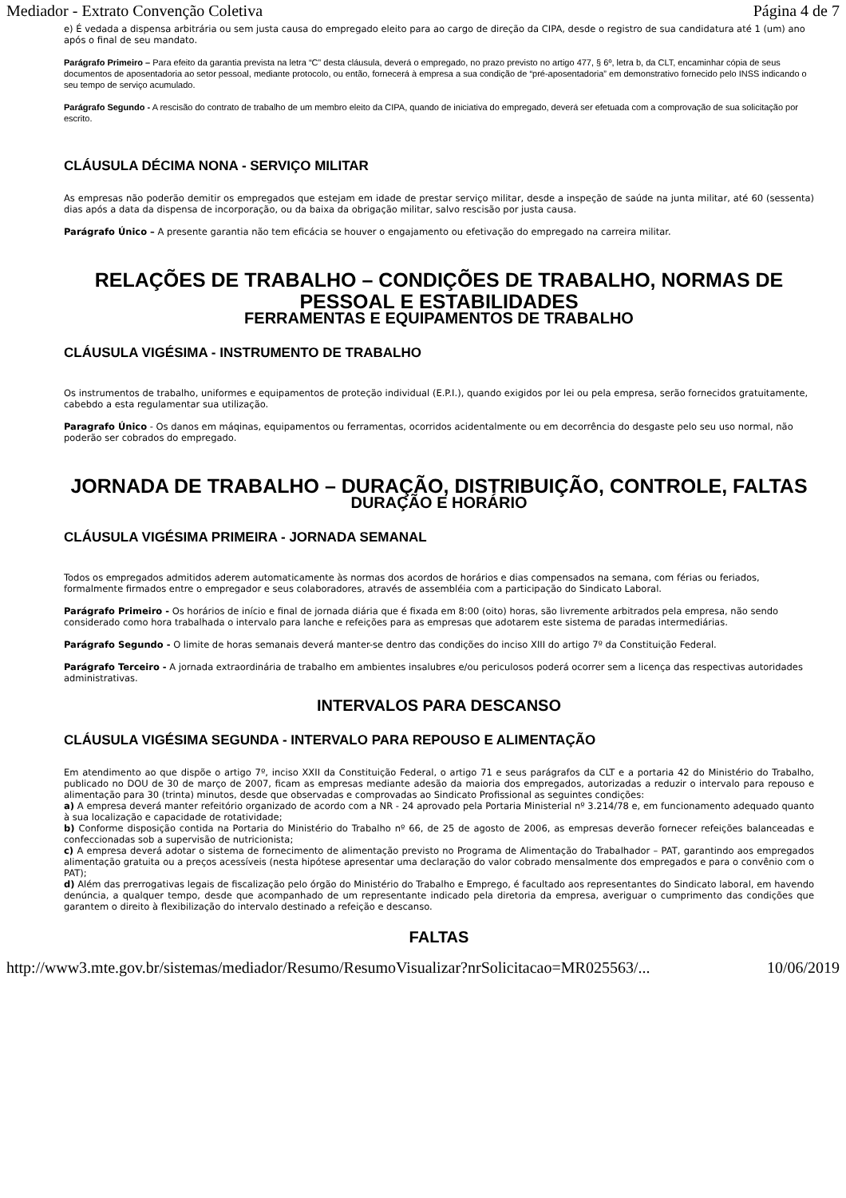Mediador - Extrato Convenção Coletiva Página 4 de 7
e) É vedada a dispensa arbitrária ou sem justa causa do empregado eleito para ao cargo de direção da CIPA, desde o registro de sua candidatura até 1 (um) ano após o final de seu mandato.
Parágrafo Primeiro – Para efeito da garantia prevista na letra “C” desta cláusula, deverá o empregado, no prazo previsto no artigo 477, § 6º, letra b, da CLT, encaminhar cópia de seus documentos de aposentadoria ao setor pessoal, mediante protocolo, ou então, fornecerá à empresa a sua condição de “pré-aposentadoria” em demonstrativo fornecido pelo INSS indicando o seu tempo de serviço acumulado.
Parágrafo Segundo - A rescisão do contrato de trabalho de um membro eleito da CIPA, quando de iniciativa do empregado, deverá ser efetuada com a comprovação de sua solicitação por escrito.
CLÁUSULA DÉCIMA NONA - SERVIÇO MILITAR
As empresas não poderão demitir os empregados que estejam em idade de prestar serviço militar, desde a inspeção de saúde na junta militar, até 60 (sessenta) dias após a data da dispensa de incorporação, ou da baixa da obrigação militar, salvo rescisão por justa causa.
Parágrafo Único – A presente garantia não tem eficácia se houver o engajamento ou efetivação do empregado na carreira militar.
RELAÇÕES DE TRABALHO – CONDIÇÕES DE TRABALHO, NORMAS DE PESSOAL E ESTABILIDADES
FERRAMENTAS E EQUIPAMENTOS DE TRABALHO
CLÁUSULA VIGÉSIMA - INSTRUMENTO DE TRABALHO
Os instrumentos de trabalho, uniformes e equipamentos de proteção individual (E.P.I.), quando exigidos por lei ou pela empresa, serão fornecidos gratuitamente, cabebdo a esta regulamentar sua utilização.
Paragrafo Único - Os danos em máqinas, equipamentos ou ferramentas, ocorridos acidentalmente ou em decorrência do desgaste pelo seu uso normal, não poderão ser cobrados do empregado.
JORNADA DE TRABALHO – DURAÇÃO, DISTRIBUIÇÃO, CONTROLE, FALTAS
DURAÇÃO E HORÁRIO
CLÁUSULA VIGÉSIMA PRIMEIRA - JORNADA SEMANAL
Todos os empregados admitidos aderem automaticamente às normas dos acordos de horários e dias compensados na semana, com férias ou feriados, formalmente firmados entre o empregador e seus colaboradores, através de assembléia com a participação do Sindicato Laboral.
Parágrafo Primeiro - Os horários de início e final de jornada diária que é fixada em 8:00 (oito) horas, são livremente arbitrados pela empresa, não sendo considerado como hora trabalhada o intervalo para lanche e refeições para as empresas que adotarem este sistema de paradas intermediárias.
Parágrafo Segundo - O limite de horas semanais deverá manter-se dentro das condições do inciso XIII do artigo 7º da Constituição Federal.
Parágrafo Terceiro - A jornada extraordinária de trabalho em ambientes insalubres e/ou periculosos poderá ocorrer sem a licença das respectivas autoridades administrativas.
INTERVALOS PARA DESCANSO
CLÁUSULA VIGÉSIMA SEGUNDA - INTERVALO PARA REPOUSO E ALIMENTAÇÃO
Em atendimento ao que dispõe o artigo 7º, inciso XXII da Constituição Federal, o artigo 71 e seus parágrafos da CLT e a portaria 42 do Ministério do Trabalho, publicado no DOU de 30 de março de 2007, ficam as empresas mediante adesão da maioria dos empregados, autorizadas a reduzir o intervalo para repouso e alimentação para 30 (trinta) minutos, desde que observadas e comprovadas ao Sindicato Profissional as seguintes condições:
a) A empresa deverá manter refeitório organizado de acordo com a NR - 24 aprovado pela Portaria Ministerial nº 3.214/78 e, em funcionamento adequado quanto à sua localização e capacidade de rotatividade;
b) Conforme disposição contida na Portaria do Ministério do Trabalho nº 66, de 25 de agosto de 2006, as empresas deverão fornecer refeições balanceadas e confeccionadas sob a supervisão de nutricionista;
c) A empresa deverá adotar o sistema de fornecimento de alimentação previsto no Programa de Alimentação do Trabalhador – PAT, garantindo aos empregados alimentação gratuita ou a preços acessíveis (nesta hipótese apresentar uma declaração do valor cobrado mensalmente dos empregados e para o convênio com o PAT);
d) Além das prerrogativas legais de fiscalização pelo órgão do Ministério do Trabalho e Emprego, é facultado aos representantes do Sindicato laboral, em havendo denúncia, a qualquer tempo, desde que acompanhado de um representante indicado pela diretoria da empresa, averiguar o cumprimento das condições que garantem o direito à flexibilização do intervalo destinado a refeição e descanso.
FALTAS
http://www3.mte.gov.br/sistemas/mediador/Resumo/ResumoVisualizar?nrSolicitacao=MR025563/... 10/06/2019